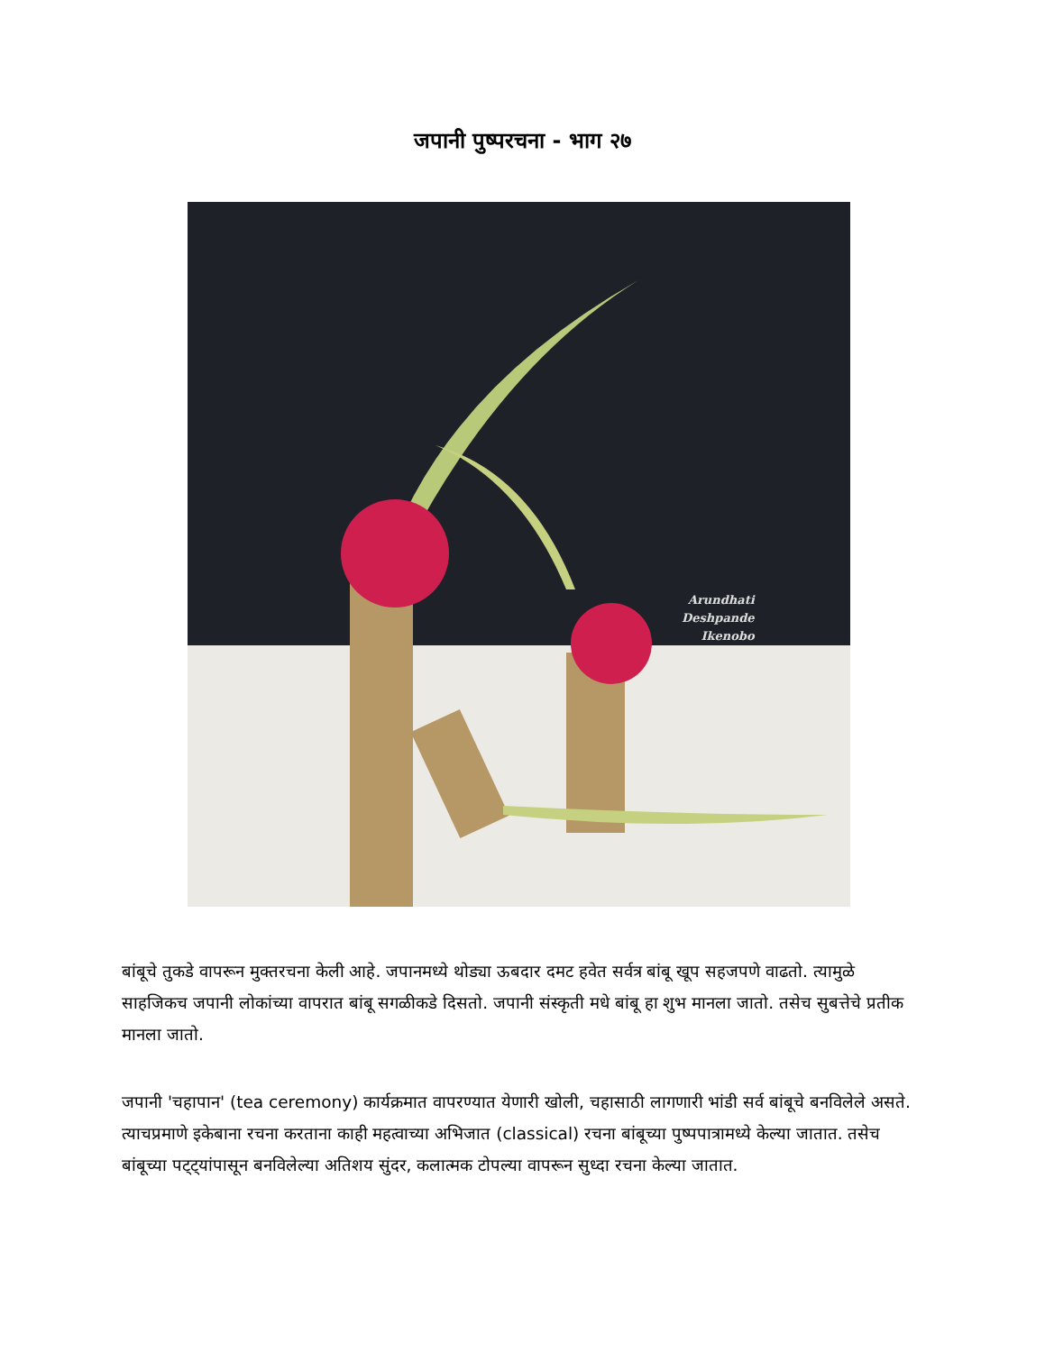जपानी पुष्परचना - भाग २७
Arundhati
Deshpande
Ikenobo
बांबूचे तुकडे वापरून मुक्तरचना केली आहे. जपानमध्ये थोड्या ऊबदार दमट हवेत सर्वत्र बांबू खूप सहजपणे वाढतो. त्यामुळे साहजिकच जपानी लोकांच्या वापरात बांबू सगळीकडे दिसतो. जपानी संस्कृती मधे बांबू हा शुभ मानला जातो. तसेच सुबत्तेचे प्रतीक मानला जातो.
जपानी 'चहापान' (tea ceremony) कार्यक्रमात वापरण्यात येणारी खोली, चहासाठी लागणारी भांडी सर्व बांबूचे बनविलेले असते. त्याचप्रमाणे इकेबाना रचना करताना काही महत्वाच्या अभिजात (classical) रचना बांबूच्या पुष्पपात्रामध्ये केल्या जातात. तसेच बांबूच्या पट्ट्यांपासून बनविलेल्या अतिशय सुंदर, कलात्मक टोपल्या वापरून सुध्दा रचना केल्या जातात.